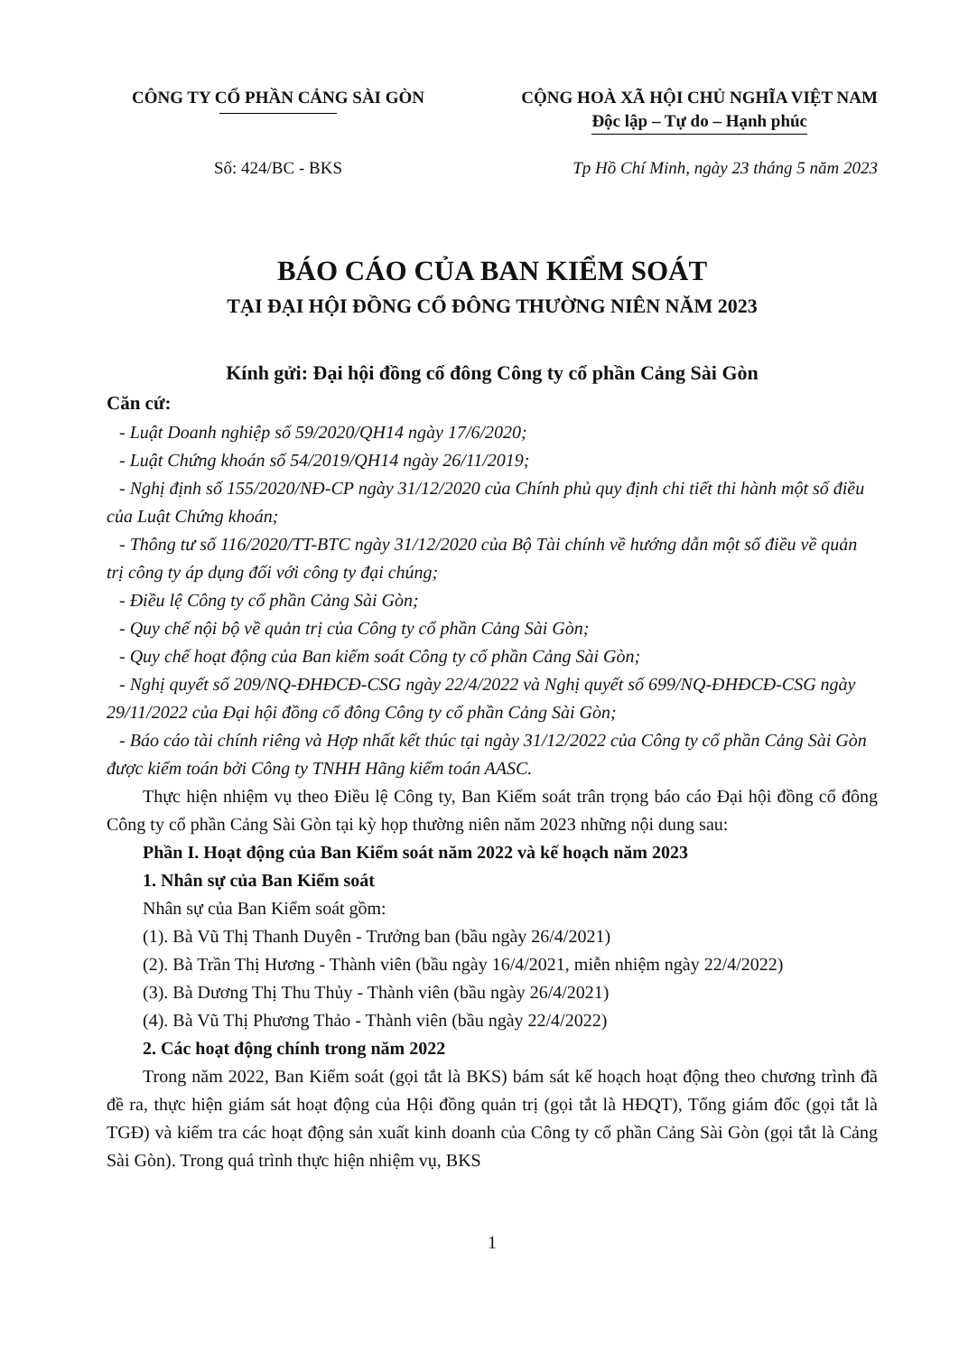CÔNG TY CỔ PHẦN CẢNG SÀI GÒN CỘNG HOÀ XÃ HỘI CHỦ NGHĨA VIỆT NAM
Độc lập – Tự do – Hạnh phúc
Số: 424/BC - BKS Tp Hồ Chí Minh, ngày 23 tháng 5 năm 2023
BÁO CÁO CỦA BAN KIỂM SOÁT
TẠI ĐẠI HỘI ĐỒNG CỔ ĐÔNG THƯỜNG NIÊN NĂM 2023
Kính gửi: Đại hội đồng cổ đông Công ty cổ phần Cảng Sài Gòn
Căn cứ:
- Luật Doanh nghiệp số 59/2020/QH14 ngày 17/6/2020;
- Luật Chứng khoán số 54/2019/QH14 ngày 26/11/2019;
- Nghị định số 155/2020/NĐ-CP ngày 31/12/2020 của Chính phủ quy định chi tiết thi hành một số điều của Luật Chứng khoán;
- Thông tư số 116/2020/TT-BTC ngày 31/12/2020 của Bộ Tài chính về hướng dẫn một số điều về quản trị công ty áp dụng đối với công ty đại chúng;
- Điều lệ Công ty cổ phần Cảng Sài Gòn;
- Quy chế nội bộ về quản trị của Công ty cổ phần Cảng Sài Gòn;
- Quy chế hoạt động của Ban kiểm soát Công ty cổ phần Cảng Sài Gòn;
- Nghị quyết số 209/NQ-ĐHĐCĐ-CSG ngày 22/4/2022 và Nghị quyết số 699/NQ-ĐHĐCĐ-CSG ngày 29/11/2022 của Đại hội đồng cổ đông Công ty cổ phần Cảng Sài Gòn;
- Báo cáo tài chính riêng và Hợp nhất kết thúc tại ngày 31/12/2022 của Công ty cổ phần Cảng Sài Gòn được kiểm toán bởi Công ty TNHH Hãng kiểm toán AASC.
Thực hiện nhiệm vụ theo Điều lệ Công ty, Ban Kiểm soát trân trọng báo cáo Đại hội đồng cổ đông Công ty cổ phần Cảng Sài Gòn tại kỳ họp thường niên năm 2023 những nội dung sau:
Phần I. Hoạt động của Ban Kiểm soát năm 2022 và kế hoạch năm 2023
1. Nhân sự của Ban Kiểm soát
Nhân sự của Ban Kiểm soát gồm:
(1). Bà Vũ Thị Thanh Duyên - Trưởng ban (bầu ngày 26/4/2021)
(2). Bà Trần Thị Hương - Thành viên (bầu ngày 16/4/2021, miễn nhiệm ngày 22/4/2022)
(3). Bà Dương Thị Thu Thủy - Thành viên (bầu ngày 26/4/2021)
(4). Bà Vũ Thị Phương Thảo - Thành viên (bầu ngày 22/4/2022)
2. Các hoạt động chính trong năm 2022
Trong năm 2022, Ban Kiểm soát (gọi tắt là BKS) bám sát kế hoạch hoạt động theo chương trình đã đề ra, thực hiện giám sát hoạt động của Hội đồng quản trị (gọi tắt là HĐQT), Tổng giám đốc (gọi tắt là TGĐ) và kiểm tra các hoạt động sản xuất kinh doanh của Công ty cổ phần Cảng Sài Gòn (gọi tắt là Cảng Sài Gòn). Trong quá trình thực hiện nhiệm vụ, BKS
1